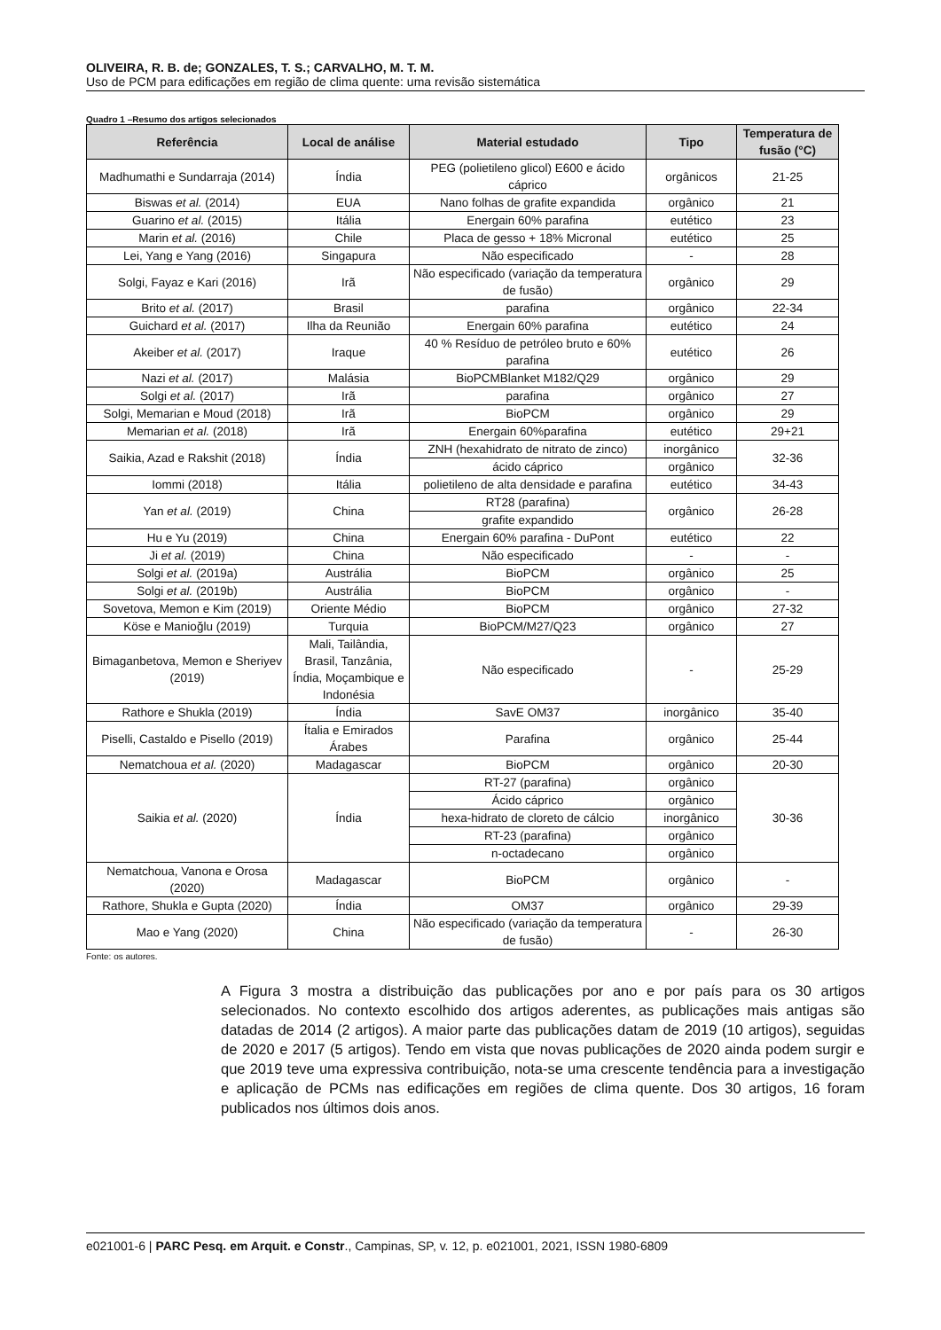OLIVEIRA, R. B. de; GONZALES, T. S.; CARVALHO, M. T. M.
Uso de PCM para edificações em região de clima quente: uma revisão sistemática
Quadro 1 –Resumo dos artigos selecionados
| Referência | Local de análise | Material estudado | Tipo | Temperatura de fusão (°C) |
| --- | --- | --- | --- | --- |
| Madhumathi e Sundarraja (2014) | Índia | PEG (polietileno glicol) E600 e ácido cáprico | orgânicos | 21-25 |
| Biswas et al. (2014) | EUA | Nano folhas de grafite expandida | orgânico | 21 |
| Guarino et al. (2015) | Itália | Energain 60% parafina | eutético | 23 |
| Marin et al. (2016) | Chile | Placa de gesso + 18% Micronal | eutético | 25 |
| Lei, Yang e Yang (2016) | Singapura | Não especificado | - | 28 |
| Solgi, Fayaz e Kari (2016) | Irã | Não especificado (variação da temperatura de fusão) | orgânico | 29 |
| Brito et al. (2017) | Brasil | parafina | orgânico | 22-34 |
| Guichard et al. (2017) | Ilha da Reunião | Energain 60% parafina | eutético | 24 |
| Akeiber et al. (2017) | Iraque | 40 % Resíduo de petróleo bruto e 60% parafina | eutético | 26 |
| Nazi et al. (2017) | Malásia | BioPCMBlanket M182/Q29 | orgânico | 29 |
| Solgi et al. (2017) | Irã | parafina | orgânico | 27 |
| Solgi, Memarian e Moud (2018) | Irã | BioPCM | orgânico | 29 |
| Memarian et al. (2018) | Irã | Energain 60%parafina | eutético | 29+21 |
| Saikia, Azad e Rakshit (2018) | Índia | ZNH (hexahidrato de nitrato de zinco) | inorgânico | 32-36 |
| | | ácido cáprico | orgânico | |
| Iommi (2018) | Itália | polietileno de alta densidade e parafina | eutético | 34-43 |
| Yan et al. (2019) | China | RT28 (parafina) | orgânico | 26-28 |
| | | grafite expandido | | |
| Hu e Yu (2019) | China | Energain 60% parafina - DuPont | eutético | 22 |
| Ji et al. (2019) | China | Não especificado | - | - |
| Solgi et al. (2019a) | Austrália | BioPCM | orgânico | 25 |
| Solgi et al. (2019b) | Austrália | BioPCM | orgânico | - |
| Sovetova, Memon e Kim (2019) | Oriente Médio | BioPCM | orgânico | 27-32 |
| Köse e Manioğlu (2019) | Turquia | BioPCM/M27/Q23 | orgânico | 27 |
| Bimaganbetova, Memon e Sheriyev (2019) | Mali, Tailândia, Brasil, Tanzânia, Índia, Moçambique e Indonésia | Não especificado | - | 25-29 |
| Rathore e Shukla (2019) | Índia | SavE OM37 | inorgânico | 35-40 |
| Piselli, Castaldo e Pisello (2019) | Ítalia e Emirados Árabes | Parafina | orgânico | 25-44 |
| Nematchoua et al. (2020) | Madagascar | BioPCM | orgânico | 20-30 |
| Saikia et al. (2020) | Índia | RT-27 (parafina) | orgânico | 30-36 |
| | | Ácido cáprico | orgânico | |
| | | hexa-hidrato de cloreto de cálcio | inorgânico | |
| | | RT-23 (parafina) | orgânico | |
| | | n-octadecano | orgânico | |
| Nematchoua, Vanona e Orosa (2020) | Madagascar | BioPCM | orgânico | - |
| Rathore, Shukla e Gupta (2020) | Índia | OM37 | orgânico | 29-39 |
| Mao e Yang (2020) | China | Não especificado (variação da temperatura de fusão) | - | 26-30 |
Fonte: os autores.
A Figura 3 mostra a distribuição das publicações por ano e por país para os 30 artigos selecionados. No contexto escolhido dos artigos aderentes, as publicações mais antigas são datadas de 2014 (2 artigos). A maior parte das publicações datam de 2019 (10 artigos), seguidas de 2020 e 2017 (5 artigos). Tendo em vista que novas publicações de 2020 ainda podem surgir e que 2019 teve uma expressiva contribuição, nota-se uma crescente tendência para a investigação e aplicação de PCMs nas edificações em regiões de clima quente. Dos 30 artigos, 16 foram publicados nos últimos dois anos.
e021001-6 | PARC Pesq. em Arquit. e Constr., Campinas, SP, v. 12, p. e021001, 2021, ISSN 1980-6809